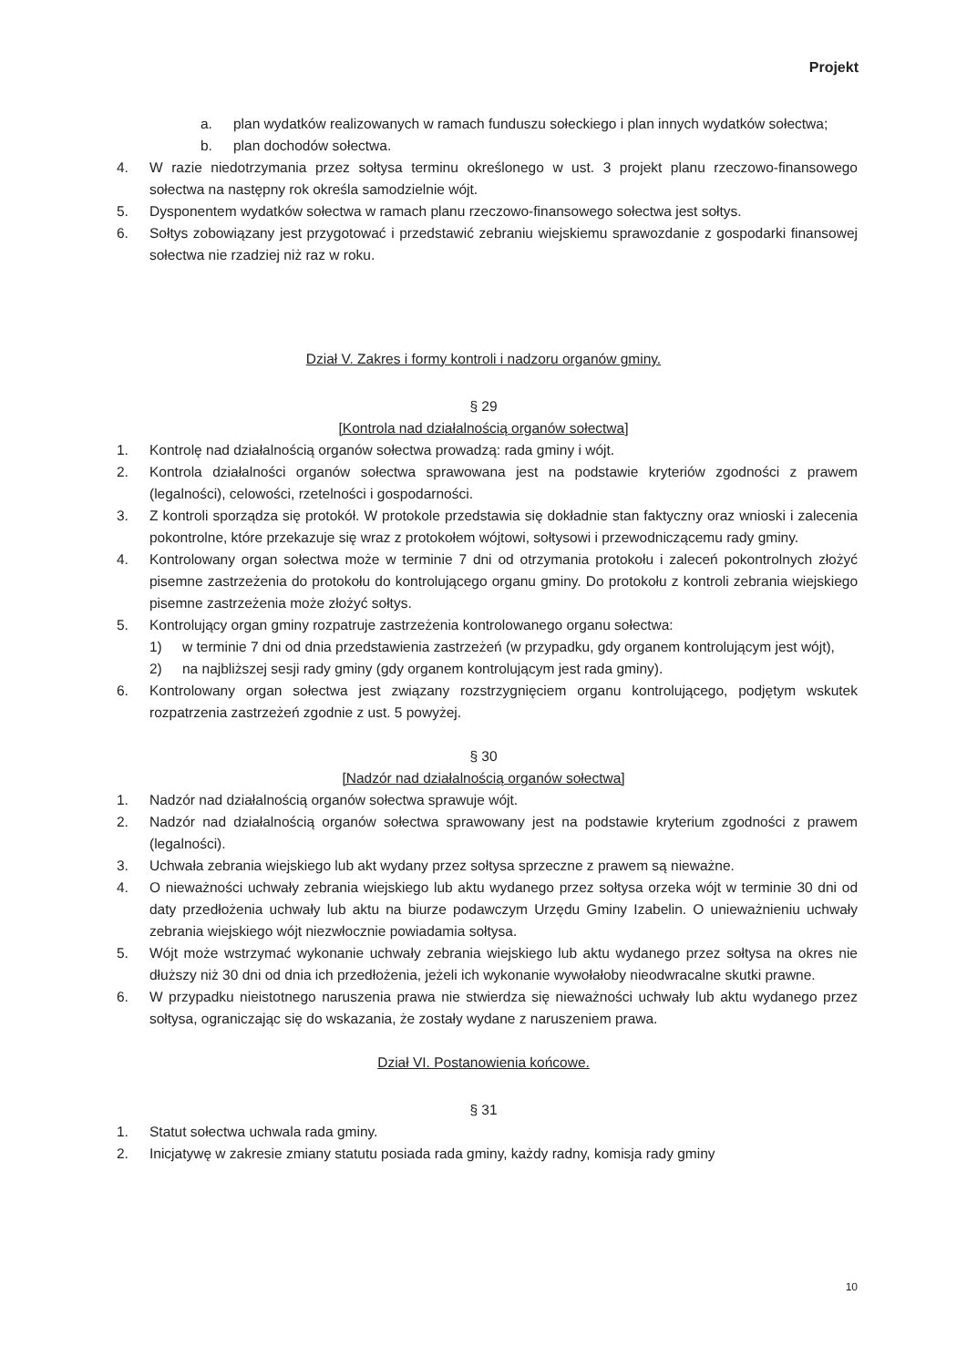Projekt
a. plan wydatków realizowanych w ramach funduszu sołeckiego i plan innych wydatków sołectwa;
b. plan dochodów sołectwa.
4. W razie niedotrzymania przez sołtysa terminu określonego w ust. 3 projekt planu rzeczowo-finansowego sołectwa na następny rok określa samodzielnie wójt.
5. Dysponentem wydatków sołectwa w ramach planu rzeczowo-finansowego sołectwa jest sołtys.
6. Sołtys zobowiązany jest przygotować i przedstawić zebraniu wiejskiemu sprawozdanie z gospodarki finansowej sołectwa nie rzadziej niż raz w roku.
Dział V. Zakres i formy kontroli i nadzoru organów gminy.
§ 29
[Kontrola nad działalnością organów sołectwa]
1. Kontrolę nad działalnością organów sołectwa prowadzą: rada gminy i wójt.
2. Kontrola działalności organów sołectwa sprawowana jest na podstawie kryteriów zgodności z prawem (legalności), celowości, rzetelności i gospodarności.
3. Z kontroli sporządza się protokół. W protokole przedstawia się dokładnie stan faktyczny oraz wnioski i zalecenia pokontrolne, które przekazuje się wraz z protokołem wójtowi, sołtysowi i przewodniczącemu rady gminy.
4. Kontrolowany organ sołectwa może w terminie 7 dni od otrzymania protokołu i zaleceń pokontrolnych złożyć pisemne zastrzeżenia do protokołu do kontrolującego organu gminy. Do protokołu z kontroli zebrania wiejskiego pisemne zastrzeżenia może złożyć sołtys.
5. Kontrolujący organ gminy rozpatruje zastrzeżenia kontrolowanego organu sołectwa:
1) w terminie 7 dni od dnia przedstawienia zastrzeżeń (w przypadku, gdy organem kontrolującym jest wójt),
2) na najbliższej sesji rady gminy (gdy organem kontrolującym jest rada gminy).
6. Kontrolowany organ sołectwa jest związany rozstrzygnięciem organu kontrolującego, podjętym wskutek rozpatrzenia zastrzeżeń zgodnie z ust. 5 powyżej.
§ 30
[Nadzór nad działalnością organów sołectwa]
1. Nadzór nad działalnością organów sołectwa sprawuje wójt.
2. Nadzór nad działalnością organów sołectwa sprawowany jest na podstawie kryterium zgodności z prawem (legalności).
3. Uchwała zebrania wiejskiego lub akt wydany przez sołtysa sprzeczne z prawem są nieważne.
4. O nieważności uchwały zebrania wiejskiego lub aktu wydanego przez sołtysa orzeka wójt w terminie 30 dni od daty przedłożenia uchwały lub aktu na biurze podawczym Urzędu Gminy Izabelin. O unieważnieniu uchwały zebrania wiejskiego wójt niezwłocznie powiadamia sołtysa.
5. Wójt może wstrzymać wykonanie uchwały zebrania wiejskiego lub aktu wydanego przez sołtysa na okres nie dłuższy niż 30 dni od dnia ich przedłożenia, jeżeli ich wykonanie wywołałoby nieodwracalne skutki prawne.
6. W przypadku nieistotnego naruszenia prawa nie stwierdza się nieważności uchwały lub aktu wydanego przez sołtysa, ograniczając się do wskazania, że zostały wydane z naruszeniem prawa.
Dział VI. Postanowienia końcowe.
§ 31
1. Statut sołectwa uchwala rada gminy.
2. Inicjatywę w zakresie zmiany statutu posiada rada gminy, każdy radny, komisja rady gminy
10